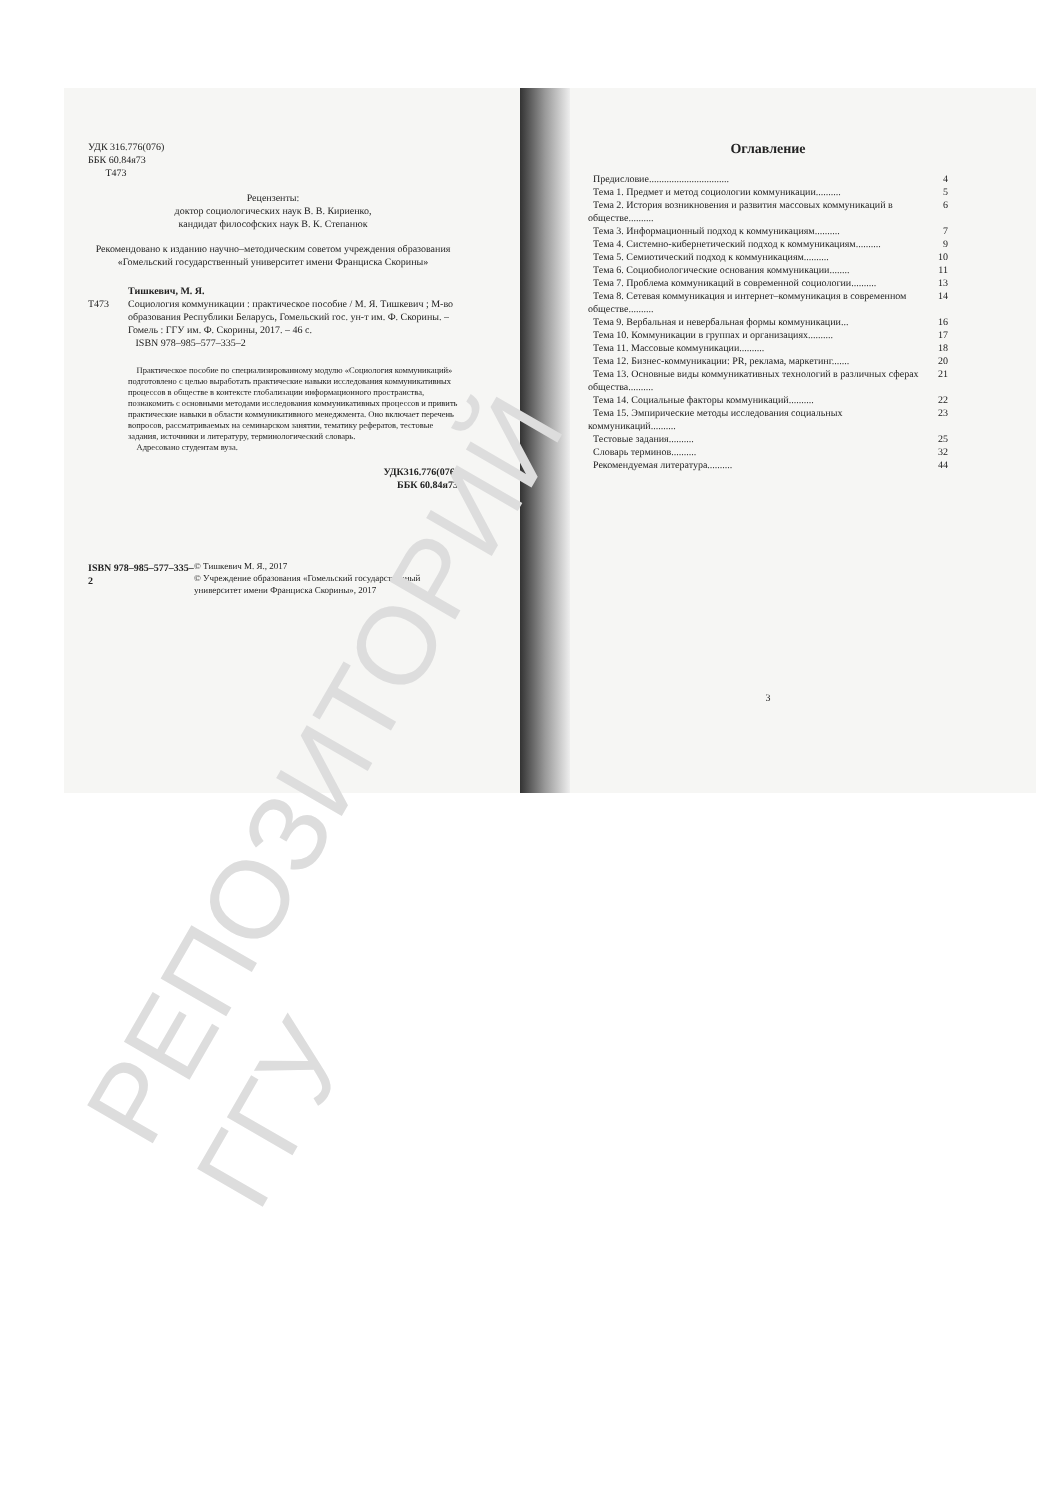УДК 316.776(076)
ББК 60.84я73
Т473
Рецензенты:
доктор социологических наук В. В. Кириенко,
кандидат философских наук В. К. Степанюк
Рекомендовано к изданию научно–методическим советом учреждения образования «Гомельский государственный университет имени Франциска Скорины»
Тишкевич, М. Я.
Т473 Социология коммуникации : практическое пособие / М. Я. Тишкевич ; М-во образования Республики Беларусь, Гомельский гос. ун-т им. Ф. Скорины. – Гомель : ГГУ им. Ф. Скорины, 2017. – 46 с.
ISBN 978–985–577–335–2
Практическое пособие по специализированному модулю «Социология коммуникаций» подготовлено с целью выработать практические навыки исследования коммуникативных процессов в обществе в контексте глобализации информационного пространства, познакомить с основными методами исследования коммуникативных процессов и привить практические навыки в области коммуникативного менеджмента. Оно включает перечень вопросов, рассматриваемых на семинарском занятии, тематику рефератов, тестовые задания, источники и литературу, терминологический словарь.
Адресовано студентам вуза.
УДК316.776(076)
ББК 60.84я73
ISBN 978–985–577–335–2 © Тишкевич М. Я., 2017
© Учреждение образования «Гомельский государственный университет имени Франциска Скорины», 2017
Оглавление
Предисловие................................ 4
Тема 1. Предмет и метод социологии коммуникации.......... 5
Тема 2. История возникновения и развития массовых коммуникаций в обществе.......... 6
Тема 3. Информационный подход к коммуникациям.......... 7
Тема 4. Системно-кибернетический подход к коммуникациям.......... 9
Тема 5. Семиотический подход к коммуникациям.......... 10
Тема 6. Социобиологические основания коммуникации........ 11
Тема 7. Проблема коммуникаций в современной социологии.......... 13
Тема 8. Сетевая коммуникация и интернет–коммуникация в современном обществе.......... 14
Тема 9. Вербальная и невербальная формы коммуникации... 16
Тема 10. Коммуникации в группах и организациях.......... 17
Тема 11. Массовые коммуникации.......... 18
Тема 12. Бизнес-коммуникации: PR, реклама, маркетинг....... 20
Тема 13. Основные виды коммуникативных технологий в различных сферах общества.......... 21
Тема 14. Социальные факторы коммуникаций.......... 22
Тема 15. Эмпирические методы исследования социальных коммуникаций.......... 23
Тестовые задания.......... 25
Словарь терминов.......... 32
Рекомендуемая литература.......... 44
3
РЕПОЗИТОРИЙ ГГУ